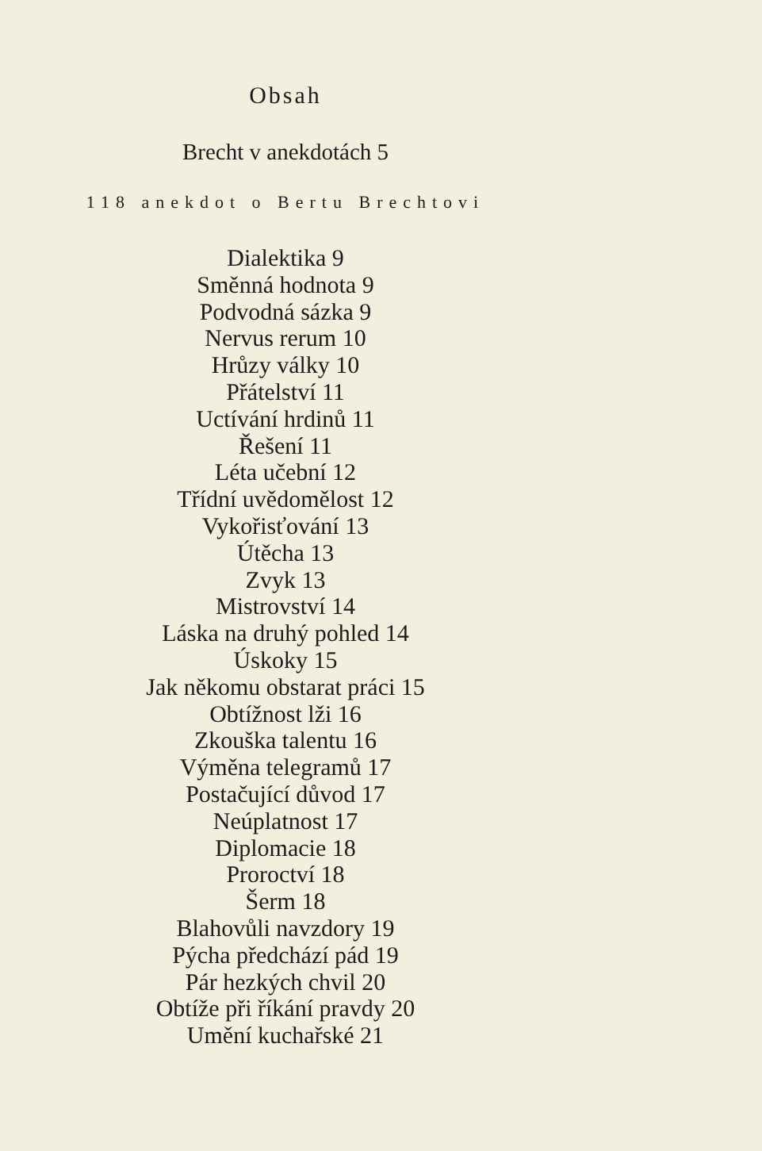Obsah
Brecht v anekdotách 5
118 anekdot o Bertu Brechtovi
Dialektika 9
Směnná hodnota 9
Podvodná sázka 9
Nervus rerum 10
Hrůzy války 10
Přátelství 11
Uctívání hrdinů 11
Řešení 11
Léta učební 12
Třídní uvědomělost 12
Vykořisťování 13
Útěcha 13
Zvyk 13
Mistrovství 14
Láska na druhý pohled 14
Úskoky 15
Jak někomu obstarat práci 15
Obtížnost lži 16
Zkouška talentu 16
Výměna telegramů 17
Postačující důvod 17
Neúplatnost 17
Diplomacie 18
Proroctví 18
Šerm 18
Blahovůli navzdory 19
Pýcha předchází pád 19
Pár hezkých chvil 20
Obtíže při říkání pravdy 20
Umění kuchařské 21